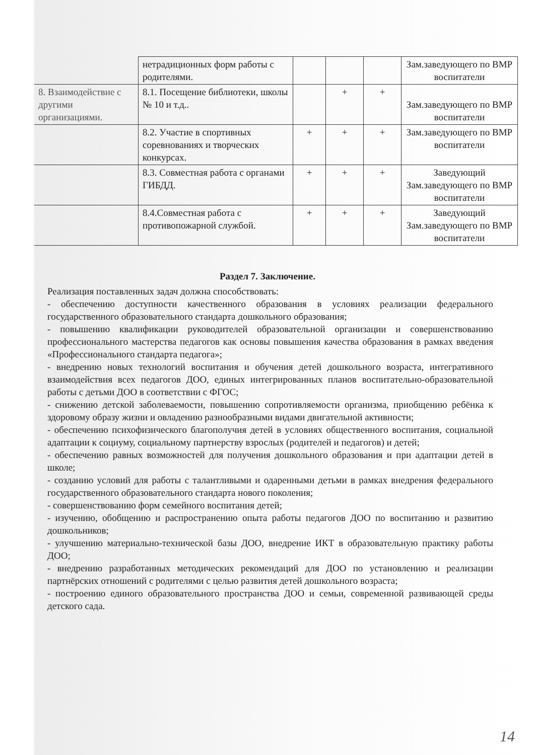| | нетрадиционных форм работы с родителями. | | | | Зам.заведующего по ВМР воспитатели |
| 8. Взаимодействие с другими организациями. | 8.1. Посещение библиотеки, школы № 10 и т.д.. | | + | + | Зам.заведующего по ВМР воспитатели |
| | 8.2. Участие в спортивных соревнованиях и творческих конкурсах. | + | + | + | Зам.заведующего по ВМР воспитатели |
| | 8.3. Совместная работа с органами ГИБДД. | + | + | + | Заведующий Зам.заведующего по ВМР воспитатели |
| | 8.4.Совместная работа с противопожарной службой. | + | + | + | Заведующий Зам.заведующего по ВМР воспитатели |
Раздел 7. Заключение.
Реализация поставленных задач должна способствовать:
- обеспечению доступности качественного образования в условиях реализации федерального государственного образовательного стандарта дошкольного образования;
- повышению квалификации руководителей образовательной организации и совершенствованию профессионального мастерства педагогов как основы повышения качества образования в рамках введения «Профессионального стандарта педагога»;
- внедрению новых технологий воспитания и обучения детей дошкольного возраста, интегративного взаимодействия всех педагогов ДОО, единых интегрированных планов воспитательно-образовательной работы с детьми ДОО в соответствии с ФГОС;
- снижению детской заболеваемости, повышению сопротивляемости организма, приобщению ребёнка к здоровому образу жизни и овладению разнообразными видами двигательной активности;
- обеспечению психофизического благополучия детей в условиях общественного воспитания, социальной адаптации к социуму, социальному партнерству взрослых (родителей и педагогов) и детей;
- обеспечению равных возможностей для получения дошкольного образования и при адаптации детей в школе;
- созданию условий для работы с талантливыми и одаренными детьми в рамках внедрения федерального государственного образовательного стандарта нового поколения;
- совершенствованию форм семейного воспитания детей;
- изучению, обобщению и распространению опыта работы педагогов ДОО по воспитанию и развитию дошкольников;
- улучшению материально-технической базы ДОО, внедрение ИКТ в образовательную практику работы ДОО;
- внедрению разработанных методических рекомендаций для ДОО по установлению и реализации партнёрских отношений с родителями с целью развития детей дошкольного возраста;
- построению единого образовательного пространства ДОО и семьи, современной развивающей среды детского сада.
14